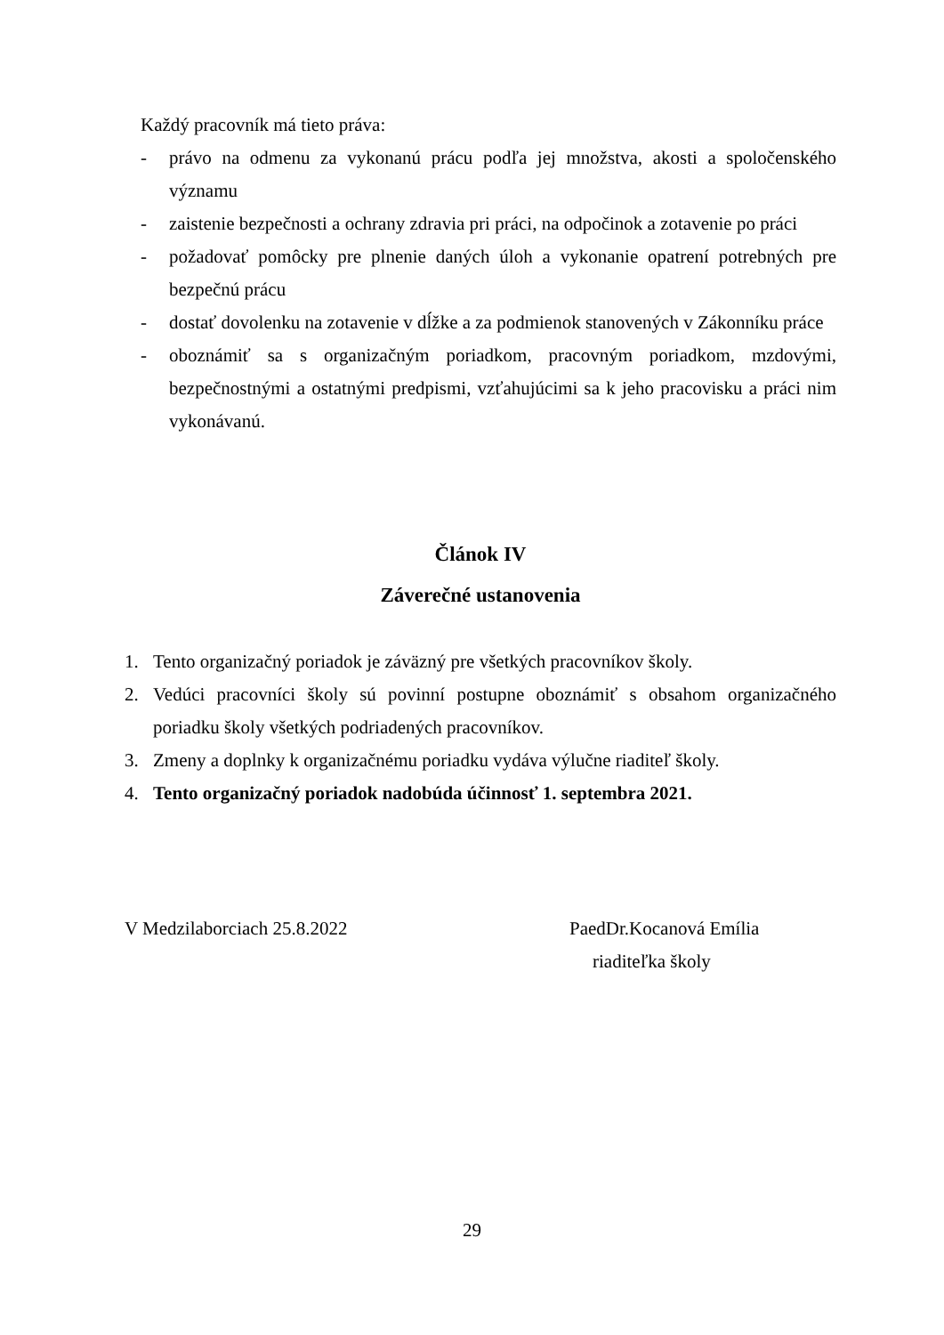Každý pracovník má tieto práva:
- právo na odmenu za vykonanú prácu podľa jej množstva, akosti a spoločenského významu
- zaistenie bezpečnosti a ochrany zdravia pri práci, na odpočinok a zotavenie po práci
- požadovať pomôcky pre plnenie daných úloh a vykonanie opatrení potrebných pre bezpečnú prácu
- dostať dovolenku na zotavenie v dĺžke a za podmienok stanovených v Zákonníku práce
- oboznámiť sa s organizačným poriadkom, pracovným poriadkom, mzdovými, bezpečnostnými a ostatnými predpismi, vzťahujúcimi sa k jeho pracovisku a práci nim vykonávanú.
Článok IV
Záverečné ustanovenia
1. Tento organizačný poriadok je záväzný pre všetkých pracovníkov školy.
2. Vedúci pracovníci školy sú povinní postupne oboznámiť s obsahom organizačného poriadku školy všetkých podriadených pracovníkov.
3. Zmeny a doplnky k organizačnému poriadku vydáva výlučne riaditeľ školy.
4. Tento organizačný poriadok nadobúda účinnosť 1. septembra 2021.
V Medzilaborciach 25.8.2022 PaedDr.Kocanová Emília
riaditeľka školy
29